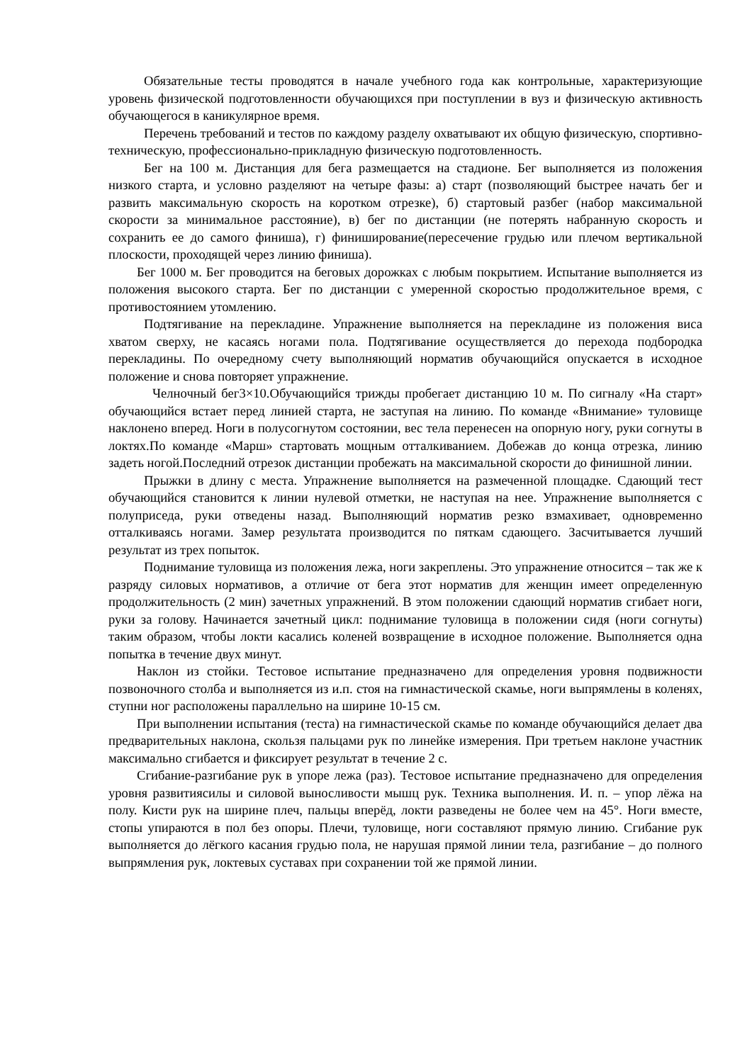Обязательные тесты проводятся в начале учебного года как контрольные, характеризующие уровень физической подготовленности обучающихся при поступлении в вуз и физическую активность обучающегося в каникулярное время.
Перечень требований и тестов по каждому разделу охватывают их общую физическую, спортивно-техническую, профессионально-прикладную физическую подготовленность.
Бег на 100 м. Дистанция для бега размещается на стадионе. Бег выполняется из положения низкого старта, и условно разделяют на четыре фазы: а) старт (позволяющий быстрее начать бег и развить максимальную скорость на коротком отрезке), б) стартовый разбег (набор максимальной скорости за минимальное расстояние), в) бег по дистанции (не потерять набранную скорость и сохранить ее до самого финиша), г) финиширование(пересечение грудью или плечом вертикальной плоскости, проходящей через линию финиша).
Бег 1000 м. Бег проводится на беговых дорожках с любым покрытием. Испытание выполняется из положения высокого старта. Бег по дистанции с умеренной скоростью продолжительное время, с противостоянием утомлению.
Подтягивание на перекладине. Упражнение выполняется на перекладине из положения виса хватом сверху, не касаясь ногами пола. Подтягивание осуществляется до перехода подбородка перекладины. По очередному счету выполняющий норматив обучающийся опускается в исходное положение и снова повторяет упражнение.
Челночный бег3×10.Обучающийся трижды пробегает дистанцию 10 м. По сигналу «На старт» обучающийся встает перед линией старта, не заступая на линию. По команде «Внимание» туловище наклонено вперед. Ноги в полусогнутом состоянии, вес тела перенесен на опорную ногу, руки согнуты в локтях.По команде «Марш» стартовать мощным отталкиванием. Добежав до конца отрезка, линию задеть ногой.Последний отрезок дистанции пробежать на максимальной скорости до финишной линии.
Прыжки в длину с места. Упражнение выполняется на размеченной площадке. Сдающий тест обучающийся становится к линии нулевой отметки, не наступая на нее. Упражнение выполняется с полуприседа, руки отведены назад. Выполняющий норматив резко взмахивает, одновременно отталкиваясь ногами. Замер результата производится по пяткам сдающего. Засчитывается лучший результат из трех попыток.
Поднимание туловища из положения лежа, ноги закреплены. Это упражнение относится – так же к разряду силовых нормативов, а отличие от бега этот норматив для женщин имеет определенную продолжительность (2 мин) зачетных упражнений. В этом положении сдающий норматив сгибает ноги, руки за голову. Начинается зачетный цикл: поднимание туловища в положении сидя (ноги согнуты) таким образом, чтобы локти касались коленей возвращение в исходное положение. Выполняется одна попытка в течение двух минут.
Наклон из стойки. Тестовое испытание предназначено для определения уровня подвижности позвоночного столба и выполняется из и.п. стоя на гимнастической скамье, ноги выпрямлены в коленях, ступни ног расположены параллельно на ширине 10-15 см.
При выполнении испытания (теста) на гимнастической скамье по команде обучающийся делает два предварительных наклона, скользя пальцами рук по линейке измерения. При третьем наклоне участник максимально сгибается и фиксирует результат в течение 2 с.
Сгибание-разгибание рук в упоре лежа (раз). Тестовое испытание предназначено для определения уровня развитиясилы и силовой выносливости мышц рук. Техника выполнения. И. п. – упор лёжа на полу. Кисти рук на ширине плеч, пальцы вперёд, локти разведены не более чем на 45°. Ноги вместе, стопы упираются в пол без опоры. Плечи, туловище, ноги составляют прямую линию. Сгибание рук выполняется до лёгкого касания грудью пола, не нарушая прямой линии тела, разгибание – до полного выпрямления рук, локтевых суставах при сохранении той же прямой линии.